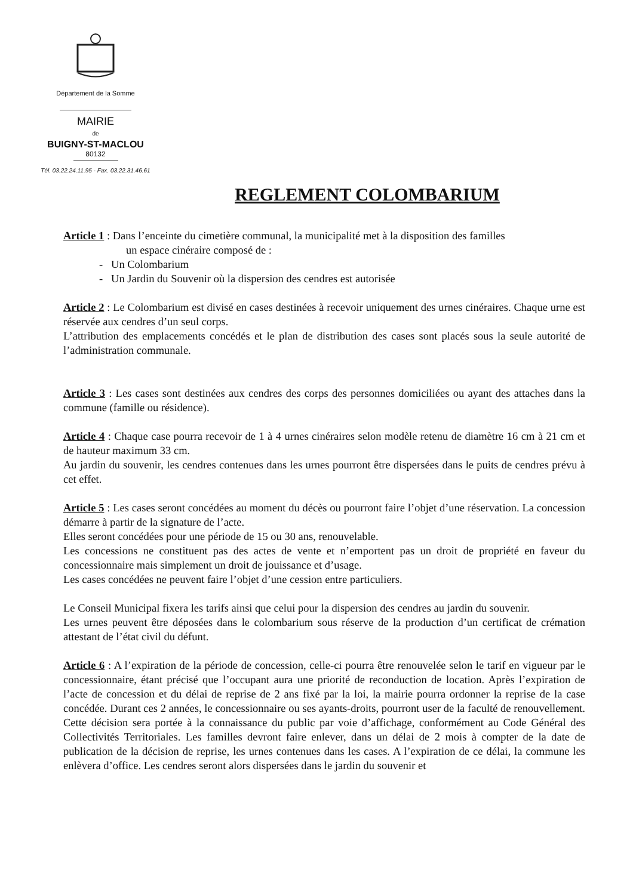Département de la Somme
MAIRIE
de
BUIGNY-ST-MACLOU
80132
Tél. 03.22.24.11.95 - Fax. 03.22.31.46.61
REGLEMENT COLOMBARIUM
Article 1 : Dans l’enceinte du cimetière communal, la municipalité met à la disposition des familles
un espace cinéraire composé de :
- Un Colombarium
- Un Jardin du Souvenir où la dispersion des cendres est autorisée
Article 2 : Le Colombarium est divisé en cases destinées à recevoir uniquement des urnes cinéraires. Chaque urne est réservée aux cendres d’un seul corps.
L’attribution des emplacements concédés et le plan de distribution des cases sont placés sous la seule autorité de l’administration communale.
Article 3 : Les cases sont destinées aux cendres des corps des personnes domiciliées ou ayant des attaches dans la commune (famille ou résidence).
Article 4 : Chaque case pourra recevoir de 1 à 4 urnes cinéraires selon modèle retenu de diamètre 16 cm à 21 cm et de hauteur maximum 33 cm.
Au jardin du souvenir, les cendres contenues dans les urnes pourront être dispersées dans le puits de cendres prévu à cet effet.
Article 5 : Les cases seront concédées au moment du décès ou pourront faire l’objet d’une réservation. La concession démarre à partir de la signature de l’acte.
Elles seront concédées pour une période de 15 ou 30 ans, renouvelable.
Les concessions ne constituent pas des actes de vente et n’emportent pas un droit de propriété en faveur du concessionnaire mais simplement un droit de jouissance et d’usage.
Les cases concédées ne peuvent faire l’objet d’une cession entre particuliers.
Le Conseil Municipal fixera les tarifs ainsi que celui pour la dispersion des cendres au jardin du souvenir.
Les urnes peuvent être déposées dans le colombarium sous réserve de la production d’un certificat de crémation attestant de l’état civil du défunt.
Article 6 : A l’expiration de la période de concession, celle-ci pourra être renouvelée selon le tarif en vigueur par le concessionnaire, étant précisé que l’occupant aura une priorité de reconduction de location. Après l’expiration de l’acte de concession et du délai de reprise de 2 ans fixé par la loi, la mairie pourra ordonner la reprise de la case concédée. Durant ces 2 années, le concessionnaire ou ses ayants-droits, pourront user de la faculté de renouvellement. Cette décision sera portée à la connaissance du public par voie d’affichage, conformément au Code Général des Collectivités Territoriales. Les familles devront faire enlever, dans un délai de 2 mois à compter de la date de publication de la décision de reprise, les urnes contenues dans les cases. A l’expiration de ce délai, la commune les enlèvera d’office. Les cendres seront alors dispersées dans le jardin du souvenir et